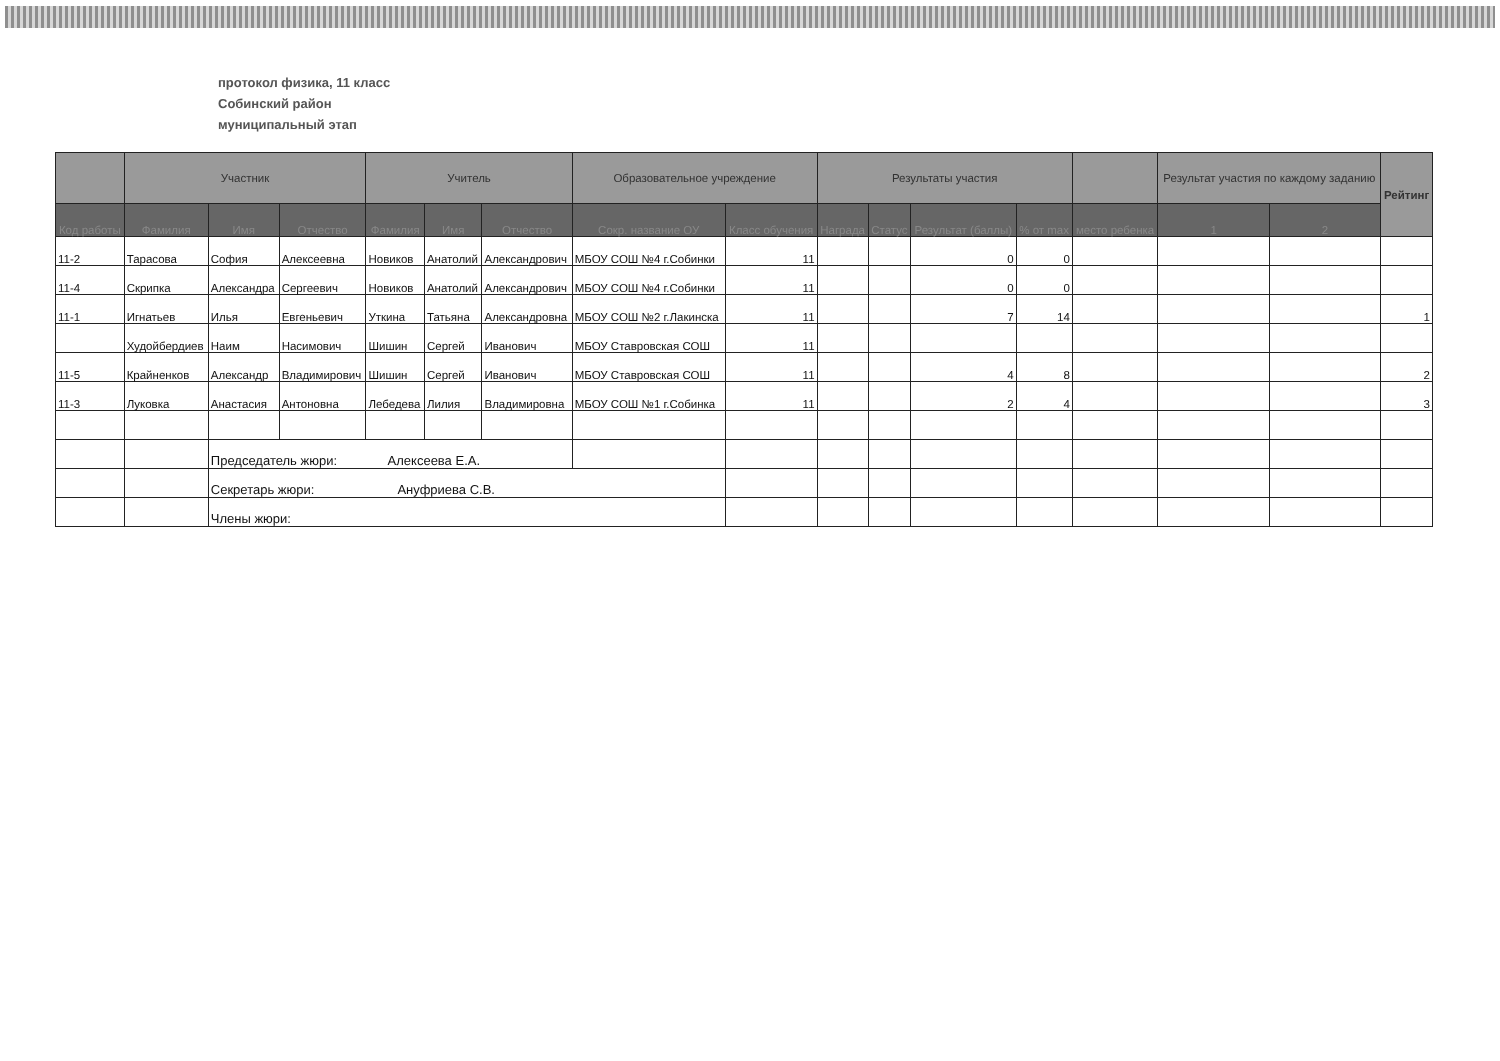протокол физика, 11 класс
Собинский район
муниципальный этап
| | Участник | | | Учитель | | | Образовательное учреждение | | Результаты участия | | | | | Результат участия по каждому заданию | | Рейтинг |
| --- | --- | --- | --- | --- | --- | --- | --- | --- | --- | --- | --- | --- | --- | --- | --- | --- |
| Код работы | Фамилия | Имя | Отчество | Фамилия | Имя | Отчество | Сокр. название ОУ | Класс обучения | Награда | Статус | Результат (баллы) | % от max | место ребенка | 1 | 2 | |
| 11-2 | Тарасова | София | Алексеевна | Новиков | Анатолий | Александрович | МБОУ СОШ №4 г.Собинки | 11 | | | 0 | 0 | | | | |
| 11-4 | Скрипка | Александра | Сергеевич | Новиков | Анатолий | Александрович | МБОУ СОШ №4 г.Собинки | 11 | | | 0 | 0 | | | | |
| 11-1 | Игнатьев | Илья | Евгеньевич | Уткина | Татьяна | Александровна | МБОУ СОШ №2 г.Лакинска | 11 | | | 7 | 14 | | | | 1 |
| | Худойбердиев | Наим | Насимович | Шишин | Сергей | Иванович | МБОУ Ставровская СОШ | 11 | | | | | | | | |
| 11-5 | Крайненков | Александр | Владимирович | Шишин | Сергей | Иванович | МБОУ Ставровская СОШ | 11 | | | 4 | 8 | | | | 2 |
| 11-3 | Луковка | Анастасия | Антоновна | Лебедева | Лилия | Владимировна | МБОУ СОШ №1 г.Собинка | 11 | | | 2 | 4 | | | | 3 |
| | | Председатель жюри: Алексеева Е.А. | | | | | | | | | | | | | | |
| | | Секретарь жюри: Ануфриева С.В. | | | | | | | | | | | | | | |
| | | Члены жюри: | | | | | | | | | | | | | | |